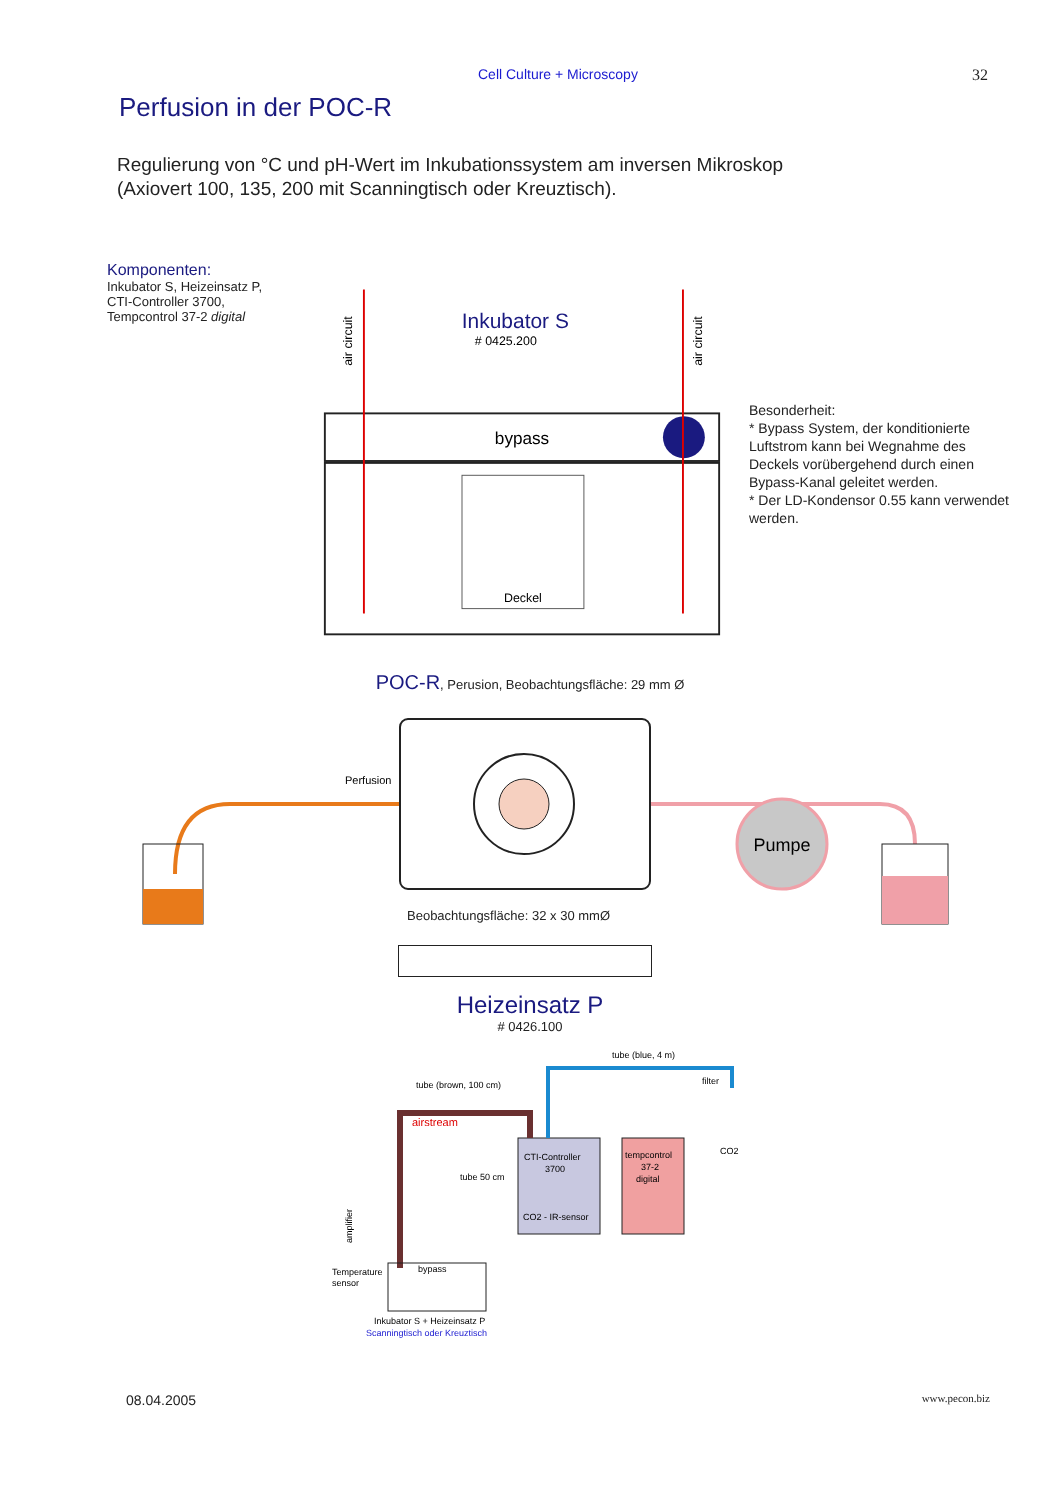Cell Culture + Microscopy 32
Perfusion in der POC-R
Regulierung von °C und pH-Wert im Inkubationssystem am inversen Mikroskop
(Axiovert 100, 135, 200 mit Scanningtisch oder Kreuztisch).
Komponenten:
Inkubator S, Heizeinsatz P,
CTI-Controller 3700,
Tempcontrol 37-2 digital
Inkubator S
# 0425.200
bypass
Deckel
air circuit
air circuit
Besonderheit:
* Bypass System, der konditionierte Luftstrom kann bei Wegnahme des Deckels vorübergehend durch einen Bypass-Kanal geleitet werden.
* Der LD-Kondensor 0.55 kann verwendet werden.
POC-R, Perusion, Beobachtungsfläche: 29 mm Ø
Pumpe
Perfusion
Beobachtungsfläche: 32 x 30 mmØ
Heizeinsatz P
# 0426.100
tube (blue, 4 m)
tube (brown, 100 cm)
filter
airstream
CTI-Controller
3700
CO2 - IR-sensor
tempcontrol
37-2
digital
CO2
tube 50 cm
Temperature
sensor
bypass
Inkubator S + Heizeinsatz P
Scanningtisch oder Kreuztisch
amplifier
08.04.2005 www.pecon.biz